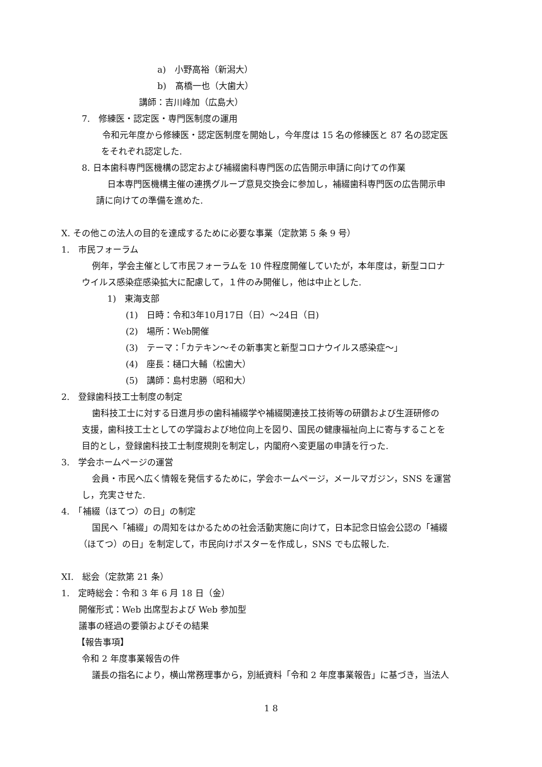a)　小野高裕（新潟大）
b)　髙橋一也（大歯大）
講師：吉川峰加（広島大）
7.　修練医・認定医・専門医制度の運用
令和元年度から修練医・認定医制度を開始し，今年度は 15 名の修練医と 87 名の認定医
をそれぞれ認定した.
8. 日本歯科専門医機構の認定および補綴歯科専門医の広告開示申請に向けての作業
日本専門医機構主催の連携グループ意見交換会に参加し，補綴歯科専門医の広告開示申
請に向けての準備を進めた.
X. その他この法人の目的を達成するために必要な事業（定款第 5 条 9 号）
1.　市民フォーラム
例年，学会主催として市民フォーラムを 10 件程度開催していたが，本年度は，新型コロナ
ウイルス感染症感染拡大に配慮して，１件のみ開催し，他は中止とした.
1)　東海支部
(1)　日時：令和3年10月17日（日）～24日（日)
(2)　場所：Web開催
(3)　テーマ：「カテキン～その新事実と新型コロナウイルス感染症～」
(4)　座長：樋口大輔（松歯大）
(5)　講師：島村忠勝（昭和大）
2.　登録歯科技工士制度の制定
歯科技工士に対する日進月歩の歯科補綴学や補綴関連技工技術等の研鑽および生涯研修の
支援，歯科技工士としての学識および地位向上を図り、国民の健康福祉向上に寄与することを
目的とし，登録歯科技工士制度規則を制定し，内閣府へ変更届の申請を行った.
3.　学会ホームページの運営
会員・市民へ広く情報を発信するために，学会ホームページ，メールマガジン，SNS を運営
し，充実させた.
4.　「補綴（ほてつ）の日」の制定
国民へ「補綴」の周知をはかるための社会活動実施に向けて，日本記念日協会公認の「補綴
（ほてつ）の日」を制定して，市民向けポスターを作成し，SNS でも広報した.
XI.　総会（定款第 21 条）
1.　定時総会：令和 3 年 6 月 18 日（金）
開催形式：Web 出席型および Web 参加型
議事の経過の要領およびその結果
【報告事項】
令和 2 年度事業報告の件
議長の指名により，横山常務理事から，別紙資料「令和 2 年度事業報告」に基づき，当法人
1 8